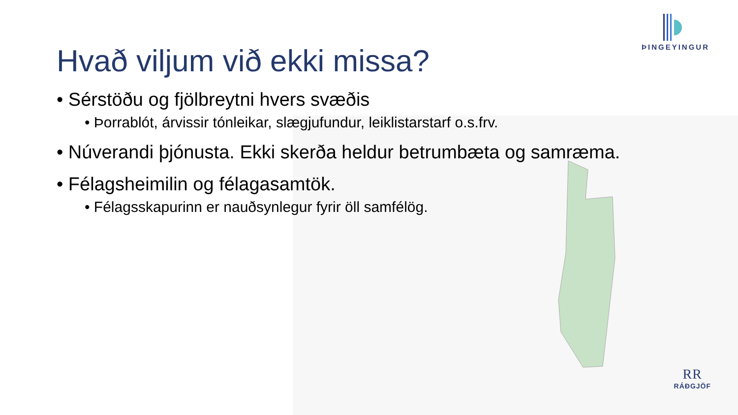ÞINGEYINGUR
Hvað viljum við ekki missa?
• Sérstöðu og fjölbreytni hvers svæðis
• Þorrablót, árvissir tónleikar, slægjufundur, leiklistarstarf o.s.frv.
• Núverandi þjónusta. Ekki skerða heldur betrumbæta og samræma.
• Félagsheimilin og félagasamtök.
• Félagsskapurinn er nauðsynlegur fyrir öll samfélög.
RR
RÁÐGJÖF